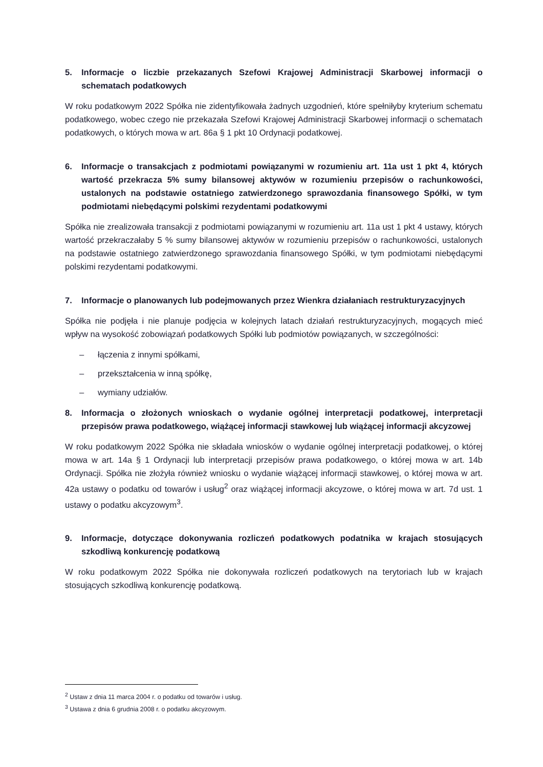5. Informacje o liczbie przekazanych Szefowi Krajowej Administracji Skarbowej informacji o schematach podatkowych
W roku podatkowym 2022 Spółka nie zidentyfikowała żadnych uzgodnień, które spełniłyby kryterium schematu podatkowego, wobec czego nie przekazała Szefowi Krajowej Administracji Skarbowej informacji o schematach podatkowych, o których mowa w art. 86a § 1 pkt 10 Ordynacji podatkowej.
6. Informacje o transakcjach z podmiotami powiązanymi w rozumieniu art. 11a ust 1 pkt 4, których wartość przekracza 5% sumy bilansowej aktywów w rozumieniu przepisów o rachunkowości, ustalonych na podstawie ostatniego zatwierdzonego sprawozdania finansowego Spółki, w tym podmiotami niebędącymi polskimi rezydentami podatkowymi
Spółka nie zrealizowała transakcji z podmiotami powiązanymi w rozumieniu art. 11a ust 1 pkt 4 ustawy, których wartość przekraczałaby 5 % sumy bilansowej aktywów w rozumieniu przepisów o rachunkowości, ustalonych na podstawie ostatniego zatwierdzonego sprawozdania finansowego Spółki, w tym podmiotami niebędącymi polskimi rezydentami podatkowymi.
7. Informacje o planowanych lub podejmowanych przez Wienkra działaniach restrukturyzacyjnych
Spółka nie podjęła i nie planuje podjęcia w kolejnych latach działań restrukturyzacyjnych, mogących mieć wpływ na wysokość zobowiązań podatkowych Spółki lub podmiotów powiązanych, w szczególności:
– łączenia z innymi spółkami,
– przekształcenia w inną spółkę,
– wymiany udziałów.
8. Informacja o złożonych wnioskach o wydanie ogólnej interpretacji podatkowej, interpretacji przepisów prawa podatkowego, wiążącej informacji stawkowej lub wiążącej informacji akcyzowej
W roku podatkowym 2022 Spółka nie składała wniosków o wydanie ogólnej interpretacji podatkowej, o której mowa w art. 14a § 1 Ordynacji lub interpretacji przepisów prawa podatkowego, o której mowa w art. 14b Ordynacji. Spółka nie złożyła również wniosku o wydanie wiążącej informacji stawkowej, o której mowa w art. 42a ustawy o podatku od towarów i usług<sup>2</sup> oraz wiążącej informacji akcyzowe, o której mowa w art. 7d ust. 1 ustawy o podatku akcyzowym<sup>3</sup>.
9. Informacje, dotyczące dokonywania rozliczeń podatkowych podatnika w krajach stosujących szkodliwą konkurencję podatkową
W roku podatkowym 2022 Spółka nie dokonywała rozliczeń podatkowych na terytoriach lub w krajach stosujących szkodliwą konkurencję podatkową.
<sup>2</sup> Ustaw z dnia 11 marca 2004 r. o podatku od towarów i usług.
<sup>3</sup> Ustawa z dnia 6 grudnia 2008 r. o podatku akcyzowym.